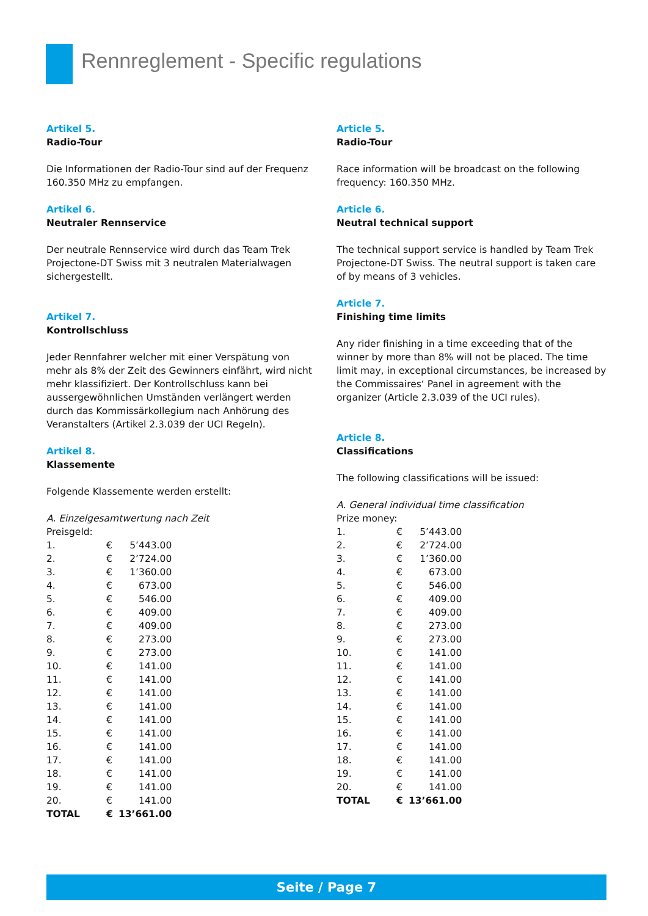Rennreglement - Specific regulations
Artikel 5.
Radio-Tour
Die Informationen der Radio-Tour sind auf der Frequenz 160.350 MHz zu empfangen.
Artikel 6.
Neutraler Rennservice
Der neutrale Rennservice wird durch das Team Trek Projectone-DT Swiss mit 3 neutralen Materialwagen sichergestellt.
Artikel 7.
Kontrollschluss
Jeder Rennfahrer welcher mit einer Verspätung von mehr als 8% der Zeit des Gewinners einfährt, wird nicht mehr klassifiziert. Der Kontrollschluss kann bei aussergewöhnlichen Umständen verlängert werden durch das Kommissärkollegium nach Anhörung des Veranstalters (Artikel 2.3.039 der UCI Regeln).
Artikel 8.
Klassemente
Folgende Klassemente werden erstellt:
A. Einzelgesamtwertung nach Zeit
Preisgeld:
| 1. | € | 5’443.00 |
| 2. | € | 2’724.00 |
| 3. | € | 1’360.00 |
| 4. | € | 673.00 |
| 5. | € | 546.00 |
| 6. | € | 409.00 |
| 7. | € | 409.00 |
| 8. | € | 273.00 |
| 9. | € | 273.00 |
| 10. | € | 141.00 |
| 11. | € | 141.00 |
| 12. | € | 141.00 |
| 13. | € | 141.00 |
| 14. | € | 141.00 |
| 15. | € | 141.00 |
| 16. | € | 141.00 |
| 17. | € | 141.00 |
| 18. | € | 141.00 |
| 19. | € | 141.00 |
| 20. | € | 141.00 |
| TOTAL | € | 13’661.00 |
Article 5.
Radio-Tour
Race information will be broadcast on the following frequency: 160.350 MHz.
Article 6.
Neutral technical support
The technical support service is handled by Team Trek Projectone-DT Swiss. The neutral support is taken care of by means of 3 vehicles.
Article 7.
Finishing time limits
Any rider finishing in a time exceeding that of the winner by more than 8% will not be placed. The time limit may, in exceptional circumstances, be increased by the Commissaires‘ Panel in agreement with the organizer (Article 2.3.039 of the UCI rules).
Article 8.
Classifications
The following classifications will be issued:
A. General individual time classification
Prize money:
| 1. | € | 5’443.00 |
| 2. | € | 2’724.00 |
| 3. | € | 1’360.00 |
| 4. | € | 673.00 |
| 5. | € | 546.00 |
| 6. | € | 409.00 |
| 7. | € | 409.00 |
| 8. | € | 273.00 |
| 9. | € | 273.00 |
| 10. | € | 141.00 |
| 11. | € | 141.00 |
| 12. | € | 141.00 |
| 13. | € | 141.00 |
| 14. | € | 141.00 |
| 15. | € | 141.00 |
| 16. | € | 141.00 |
| 17. | € | 141.00 |
| 18. | € | 141.00 |
| 19. | € | 141.00 |
| 20. | € | 141.00 |
| TOTAL | € | 13’661.00 |
Seite / Page 7